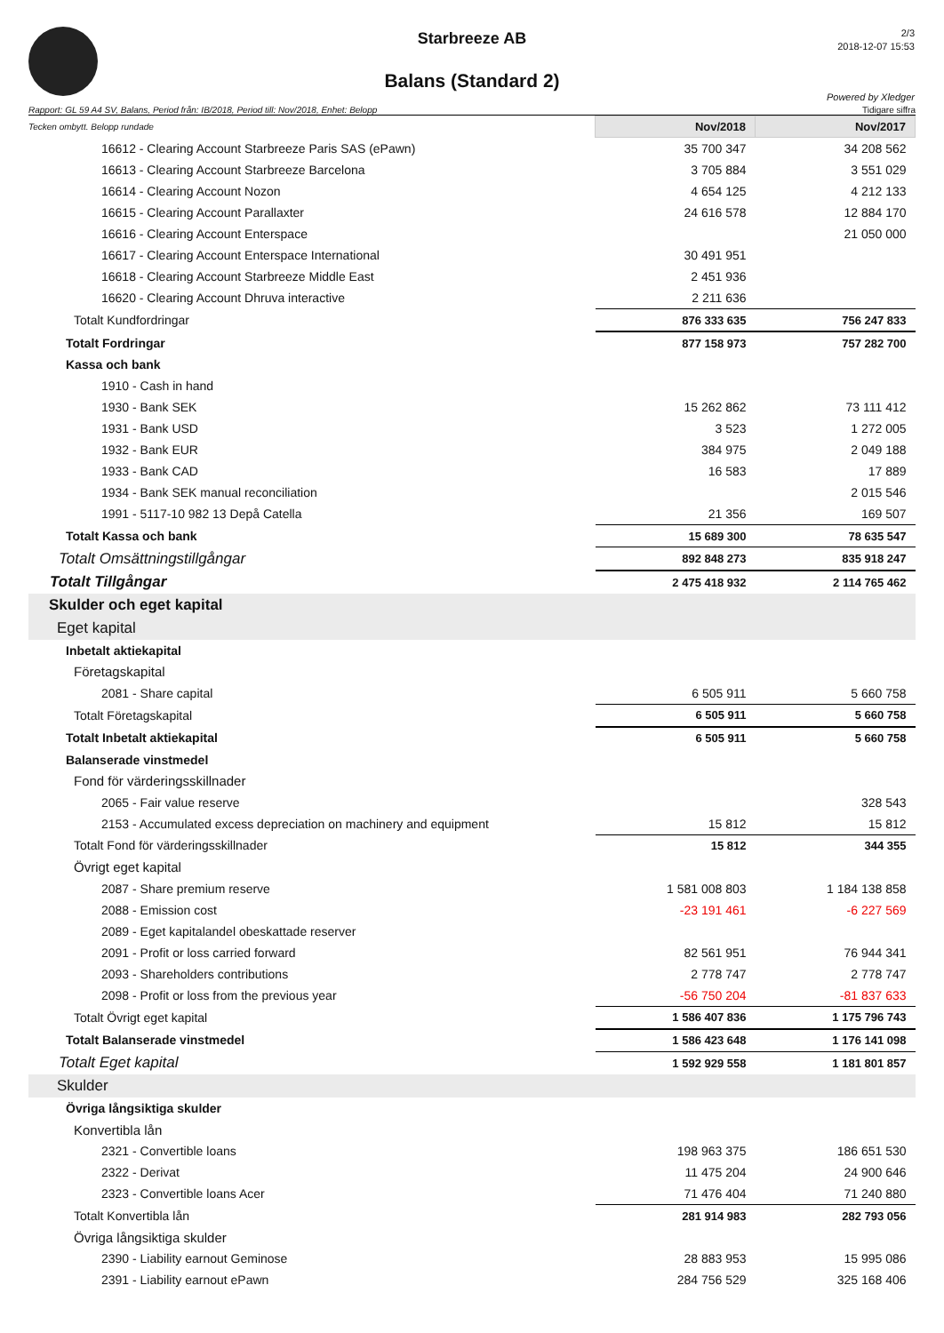Starbreeze AB
Balans (Standard 2)
2/3
2018-12-07 15:53
Powered by Xledger
Rapport: GL 59 A4 SV, Balans, Period från: IB/2018, Period till: Nov/2018, Enhet: Belopp Tidigare siffra
| Tecken ombytt. Belopp rundade | Nov/2018 | Nov/2017 |
| 16612 - Clearing Account Starbreeze Paris SAS (ePawn) | 35 700 347 | 34 208 562 |
| 16613 - Clearing Account Starbreeze Barcelona | 3 705 884 | 3 551 029 |
| 16614 - Clearing Account Nozon | 4 654 125 | 4 212 133 |
| 16615 - Clearing Account Parallaxter | 24 616 578 | 12 884 170 |
| 16616 - Clearing Account Enterspace | | 21 050 000 |
| 16617 - Clearing Account Enterspace International | 30 491 951 | |
| 16618 - Clearing Account Starbreeze Middle East | 2 451 936 | |
| 16620 - Clearing Account Dhruva interactive | 2 211 636 | |
| Totalt Kundfordringar | 876 333 635 | 756 247 833 |
| Totalt Fordringar | 877 158 973 | 757 282 700 |
| Kassa och bank | | |
| 1910 - Cash in hand | | |
| 1930 - Bank SEK | 15 262 862 | 73 111 412 |
| 1931 - Bank USD | 3 523 | 1 272 005 |
| 1932 - Bank EUR | 384 975 | 2 049 188 |
| 1933 - Bank CAD | 16 583 | 17 889 |
| 1934 - Bank SEK manual reconciliation | | 2 015 546 |
| 1991 - 5117-10 982 13 Depå Catella | 21 356 | 169 507 |
| Totalt Kassa och bank | 15 689 300 | 78 635 547 |
| Totalt Omsättningstillgångar | 892 848 273 | 835 918 247 |
| Totalt Tillgångar | 2 475 418 932 | 2 114 765 462 |
| Skulder och eget kapital | | |
| Eget kapital | | |
| Inbetalt aktiekapital | | |
| Företagskapital | | |
| 2081 - Share capital | 6 505 911 | 5 660 758 |
| Totalt Företagskapital | 6 505 911 | 5 660 758 |
| Totalt Inbetalt aktiekapital | 6 505 911 | 5 660 758 |
| Balanserade vinstmedel | | |
| Fond för värderingsskillnader | | |
| 2065 - Fair value reserve | | 328 543 |
| 2153 - Accumulated excess depreciation on machinery and equipment | 15 812 | 15 812 |
| Totalt Fond för värderingsskillnader | 15 812 | 344 355 |
| Övrigt eget kapital | | |
| 2087 - Share premium reserve | 1 581 008 803 | 1 184 138 858 |
| 2088 - Emission cost | -23 191 461 | -6 227 569 |
| 2089 - Eget kapitalandel obeskattade reserver | | |
| 2091 - Profit or loss carried forward | 82 561 951 | 76 944 341 |
| 2093 - Shareholders contributions | 2 778 747 | 2 778 747 |
| 2098 - Profit or loss from the previous year | -56 750 204 | -81 837 633 |
| Totalt Övrigt eget kapital | 1 586 407 836 | 1 175 796 743 |
| Totalt Balanserade vinstmedel | 1 586 423 648 | 1 176 141 098 |
| Totalt Eget kapital | 1 592 929 558 | 1 181 801 857 |
| Skulder | | |
| Övriga långsiktiga skulder | | |
| Konvertibla lån | | |
| 2321 - Convertible loans | 198 963 375 | 186 651 530 |
| 2322 - Derivat | 11 475 204 | 24 900 646 |
| 2323 - Convertible loans Acer | 71 476 404 | 71 240 880 |
| Totalt Konvertibla lån | 281 914 983 | 282 793 056 |
| Övriga långsiktiga skulder | | |
| 2390 - Liability earnout Geminose | 28 883 953 | 15 995 086 |
| 2391 - Liability earnout ePawn | 284 756 529 | 325 168 406 |